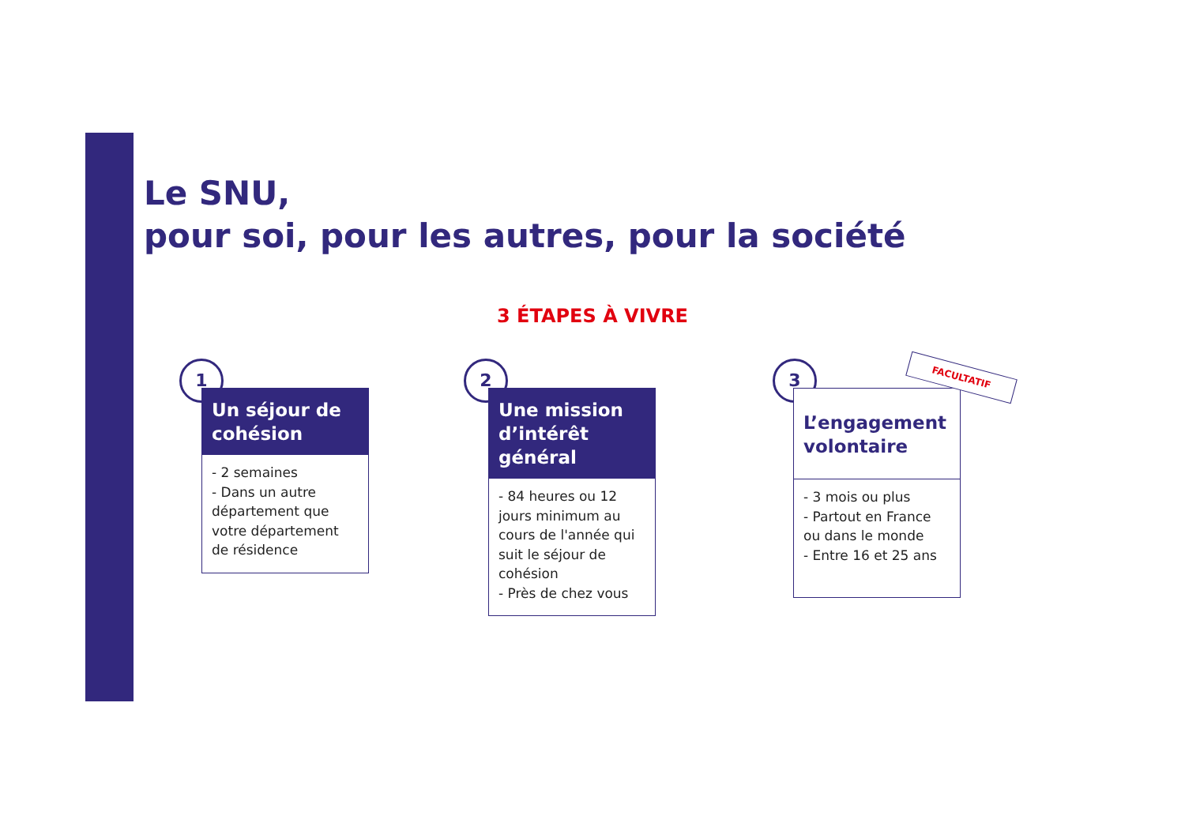Le SNU,
pour soi, pour les autres, pour la société
3 ÉTAPES À VIVRE
1
Un séjour de cohésion
- 2 semaines
- Dans un autre département que votre département de résidence
2
Une mission d’intérêt général
- 84 heures ou 12 jours minimum au cours de l'année qui suit le séjour de cohésion
- Près de chez vous
3
L’engagement volontaire
- 3 mois ou plus
- Partout en France ou dans le monde
- Entre 16 et 25 ans
FACULTATIF